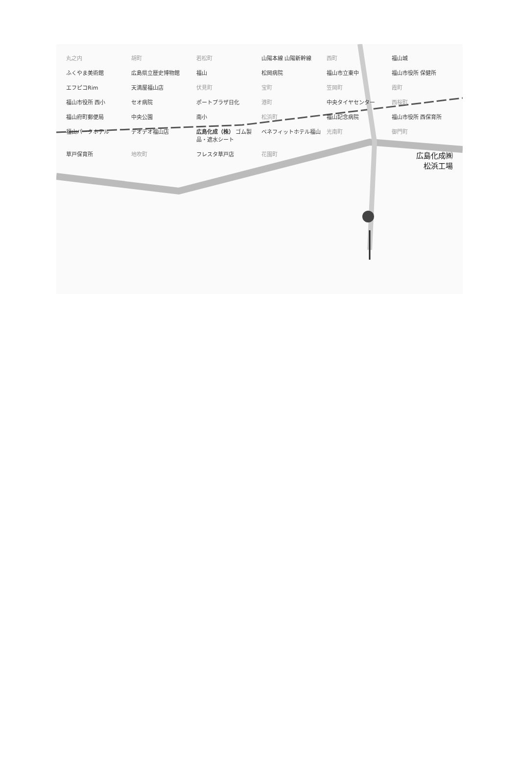丸之内 胡町 若松町 山陽本線 山陽新幹線 西町 福山城 ふくやま美術館 広島県立歴史博物館 福山 松岡病院 福山市立東中 福山市役所 保健所 エフピコRim 天満屋福山店 伏見町 宝町 笠岡町 霞町 福山市役所 西小 セオ病院 ポートプラザ日化 港町 中央タイヤセンター 西桜町 福山府町郵便局 中央公園 南小 松浜町 福山記念病院 福山市役所 西保育所 福山パークホテル デオデオ福山店 広島化成（株） ゴム製品・遮水シート ベネフィットホテル福山 光南町 御門町 草戸保育所 地吹町 フレスタ草戸店 花園町 広島化成㈱
松浜工場